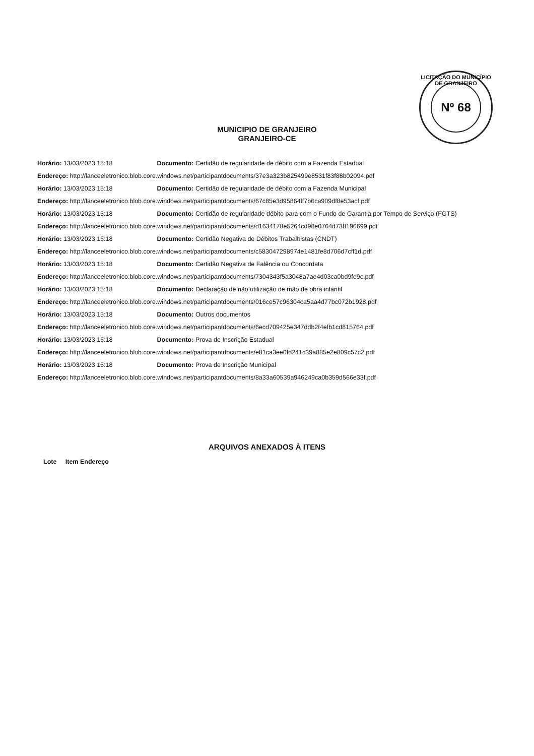LICITAÇÃO DO MUNICÍPIO DE GRANJEIRO
Nº 68
MUNICIPIO DE GRANJEIRO
GRANJEIRO-CE
Horário: 13/03/2023 15:18 Documento: Certidão de regularidade de débito com a Fazenda Estadual
Endereço: http://lanceeletronico.blob.core.windows.net/participantdocuments/37e3a323b825499e8531f83f88b02094.pdf
Horário: 13/03/2023 15:18 Documento: Certidão de regularidade de débito com a Fazenda Municipal
Endereço: http://lanceeletronico.blob.core.windows.net/participantdocuments/67c85e3d95864ff7b6ca909df8e53acf.pdf
Horário: 13/03/2023 15:18 Documento: Certidão de regularidade débito para com o Fundo de Garantia por Tempo de Serviço (FGTS)
Endereço: http://lanceeletronico.blob.core.windows.net/participantdocuments/d1634178e5264cd98e0764d738196699.pdf
Horário: 13/03/2023 15:18 Documento: Certidão Negativa de Débitos Trabalhistas (CNDT)
Endereço: http://lanceeletronico.blob.core.windows.net/participantdocuments/c583047298974e1481fe8d706d7cff1d.pdf
Horário: 13/03/2023 15:18 Documento: Certidão Negativa de Falência ou Concordata
Endereço: http://lanceeletronico.blob.core.windows.net/participantdocuments/7304343f5a3048a7ae4d03ca0bd9fe9c.pdf
Horário: 13/03/2023 15:18 Documento: Declaração de não utilização de mão de obra infantil
Endereço: http://lanceeletronico.blob.core.windows.net/participantdocuments/016ce57c96304ca5aa4d77bc072b1928.pdf
Horário: 13/03/2023 15:18 Documento: Outros documentos
Endereço: http://lanceeletronico.blob.core.windows.net/participantdocuments/6ecd709425e347ddb2f4efb1cd815764.pdf
Horário: 13/03/2023 15:18 Documento: Prova de Inscrição Estadual
Endereço: http://lanceeletronico.blob.core.windows.net/participantdocuments/e81ca3ee0fd241c39a885e2e809c57c2.pdf
Horário: 13/03/2023 15:18 Documento: Prova de Inscrição Municipal
Endereço: http://lanceeletronico.blob.core.windows.net/participantdocuments/8a33a60539a946249ca0b359d566e33f.pdf
ARQUIVOS ANEXADOS À ITENS
Lote Item Endereço